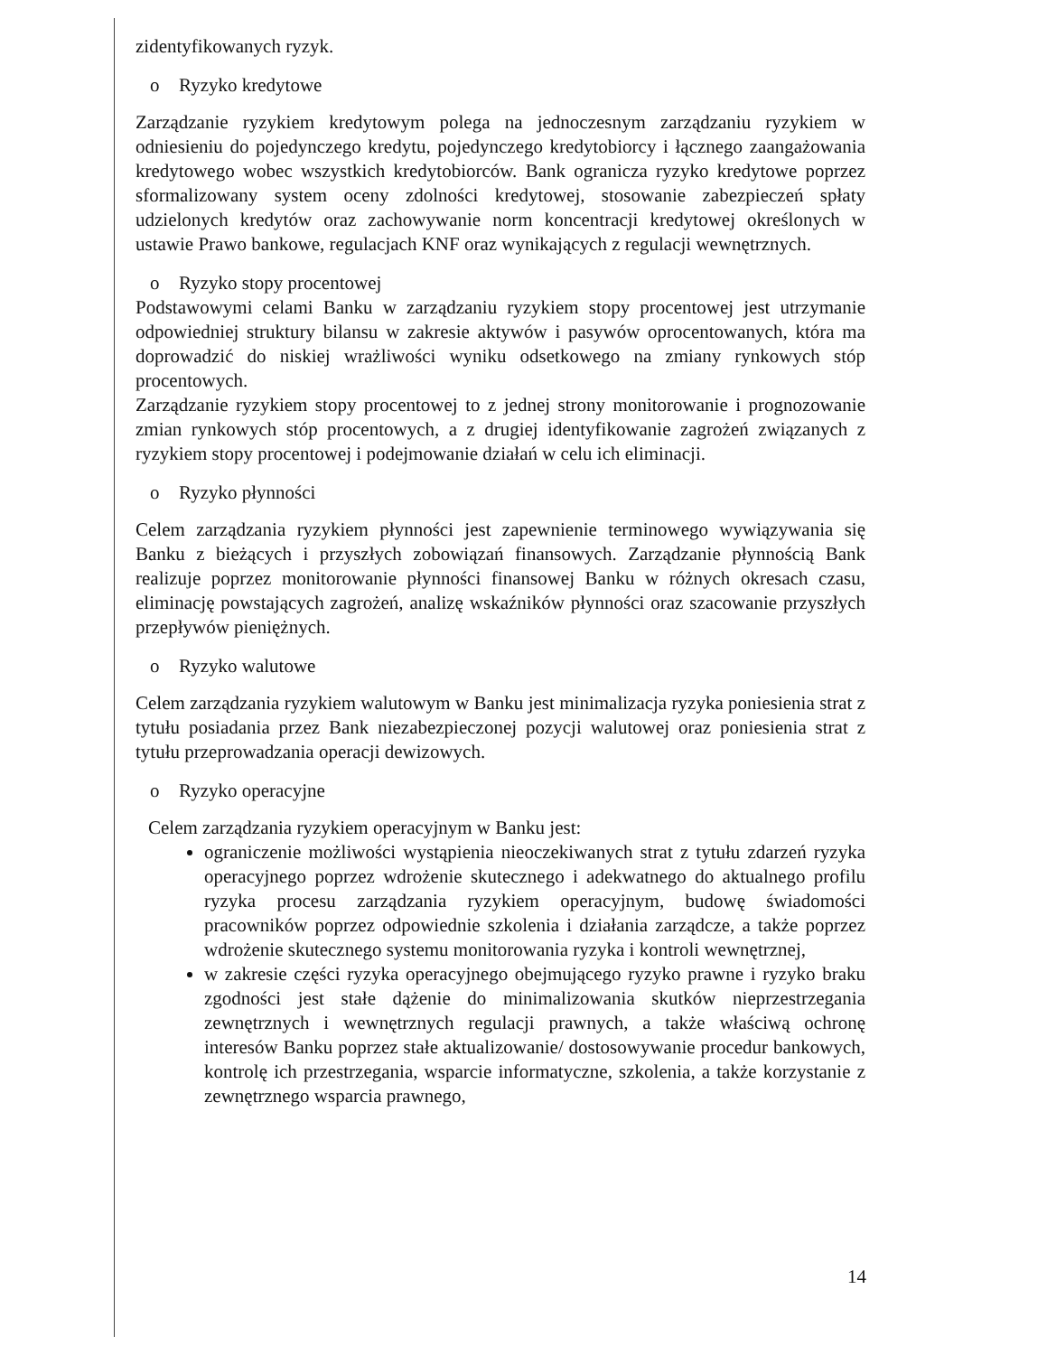zidentyfikowanych ryzyk.
o Ryzyko kredytowe
Zarządzanie ryzykiem kredytowym polega na jednoczesnym zarządzaniu ryzykiem w odniesieniu do pojedynczego kredytu, pojedynczego kredytobiorcy i łącznego zaangażowania kredytowego wobec wszystkich kredytobiorców. Bank ogranicza ryzyko kredytowe poprzez sformalizowany system oceny zdolności kredytowej, stosowanie zabezpieczeń spłaty udzielonych kredytów oraz zachowywanie norm koncentracji kredytowej określonych w ustawie Prawo bankowe, regulacjach KNF oraz wynikających z regulacji wewnętrznych.
o Ryzyko stopy procentowej
Podstawowymi celami Banku w zarządzaniu ryzykiem stopy procentowej jest utrzymanie odpowiedniej struktury bilansu w zakresie aktywów i pasywów oprocentowanych, która ma doprowadzić do niskiej wrażliwości wyniku odsetkowego na zmiany rynkowych stóp procentowych.
Zarządzanie ryzykiem stopy procentowej to z jednej strony monitorowanie i prognozowanie zmian rynkowych stóp procentowych, a z drugiej identyfikowanie zagrożeń związanych z ryzykiem stopy procentowej i podejmowanie działań w celu ich eliminacji.
o Ryzyko płynności
Celem zarządzania ryzykiem płynności jest zapewnienie terminowego wywiązywania się Banku z bieżących i przyszłych zobowiązań finansowych. Zarządzanie płynnością Bank realizuje poprzez monitorowanie płynności finansowej Banku w różnych okresach czasu, eliminację powstających zagrożeń, analizę wskaźników płynności oraz szacowanie przyszłych przepływów pieniężnych.
o Ryzyko walutowe
Celem zarządzania ryzykiem walutowym w Banku jest minimalizacja ryzyka poniesienia strat z tytułu posiadania przez Bank niezabezpieczonej pozycji walutowej oraz poniesienia strat z tytułu przeprowadzania operacji dewizowych.
o Ryzyko operacyjne
Celem zarządzania ryzykiem operacyjnym w Banku jest:
ograniczenie możliwości wystąpienia nieoczekiwanych strat z tytułu zdarzeń ryzyka operacyjnego poprzez wdrożenie skutecznego i adekwatnego do aktualnego profilu ryzyka procesu zarządzania ryzykiem operacyjnym, budowę świadomości pracowników poprzez odpowiednie szkolenia i działania zarządcze, a także poprzez wdrożenie skutecznego systemu monitorowania ryzyka i kontroli wewnętrznej,
w zakresie części ryzyka operacyjnego obejmującego ryzyko prawne i ryzyko braku zgodności jest stałe dążenie do minimalizowania skutków nieprzestrzegania zewnętrznych i wewnętrznych regulacji prawnych, a także właściwą ochronę interesów Banku poprzez stałe aktualizowanie/ dostosowywanie procedur bankowych, kontrolę ich przestrzegania, wsparcie informatyczne, szkolenia, a także korzystanie z zewnętrznego wsparcia prawnego,
14